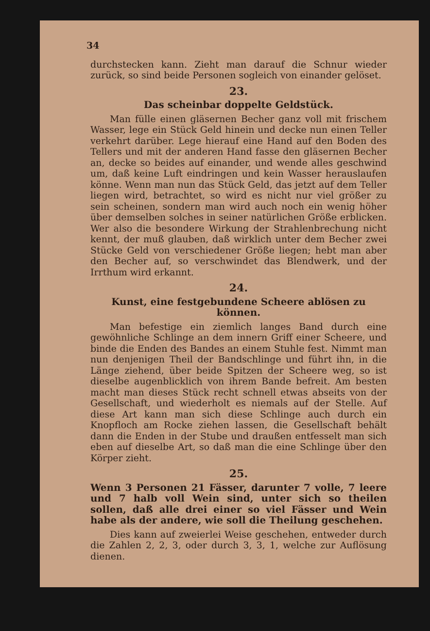34
durchstecken kann. Zieht man darauf die Schnur wieder zurück, so sind beide Personen sogleich von einander gelöset.
23.
Das scheinbar doppelte Geldstück.
Man fülle einen gläsernen Becher ganz voll mit frischem Wasser, lege ein Stück Geld hinein und decke nun einen Teller verkehrt darüber. Lege hierauf eine Hand auf den Boden des Tellers und mit der anderen Hand fasse den gläsernen Becher an, decke so beides auf einander, und wende alles geschwind um, daß keine Luft eindringen und kein Wasser herauslaufen könne. Wenn man nun das Stück Geld, das jetzt auf dem Teller liegen wird, betrachtet, so wird es nicht nur viel größer zu sein scheinen, sondern man wird auch noch ein wenig höher über demselben solches in seiner natürlichen Größe erblicken. Wer also die besondere Wirkung der Strahlenbrechung nicht kennt, der muß glauben, daß wirklich unter dem Becher zwei Stücke Geld von verschiedener Größe liegen; hebt man aber den Becher auf, so verschwindet das Blendwerk, und der Irrthum wird erkannt.
24.
Kunst, eine festgebundene Scheere ablösen zu können.
Man befestige ein ziemlich langes Band durch eine gewöhnliche Schlinge an dem innern Griff einer Scheere, und binde die Enden des Bandes an einem Stuhle fest. Nimmt man nun denjenigen Theil der Bandschlinge und führt ihn, in die Länge ziehend, über beide Spitzen der Scheere weg, so ist dieselbe augenblicklich von ihrem Bande befreit. Am besten macht man dieses Stück recht schnell etwas abseits von der Gesellschaft, und wiederholt es niemals auf der Stelle. Auf diese Art kann man sich diese Schlinge auch durch ein Knopfloch am Rocke ziehen lassen, die Gesellschaft behält dann die Enden in der Stube und draußen entfesselt man sich eben auf dieselbe Art, so daß man die eine Schlinge über den Körper zieht.
25.
Wenn 3 Personen 21 Fässer, darunter 7 volle, 7 leere und 7 halb voll Wein sind, unter sich so theilen sollen, daß alle drei einer so viel Fässer und Wein habe als der andere, wie soll die Theilung geschehen.
Dies kann auf zweierlei Weise geschehen, entweder durch die Zahlen 2, 2, 3, oder durch 3, 3, 1, welche zur Auflösung dienen.